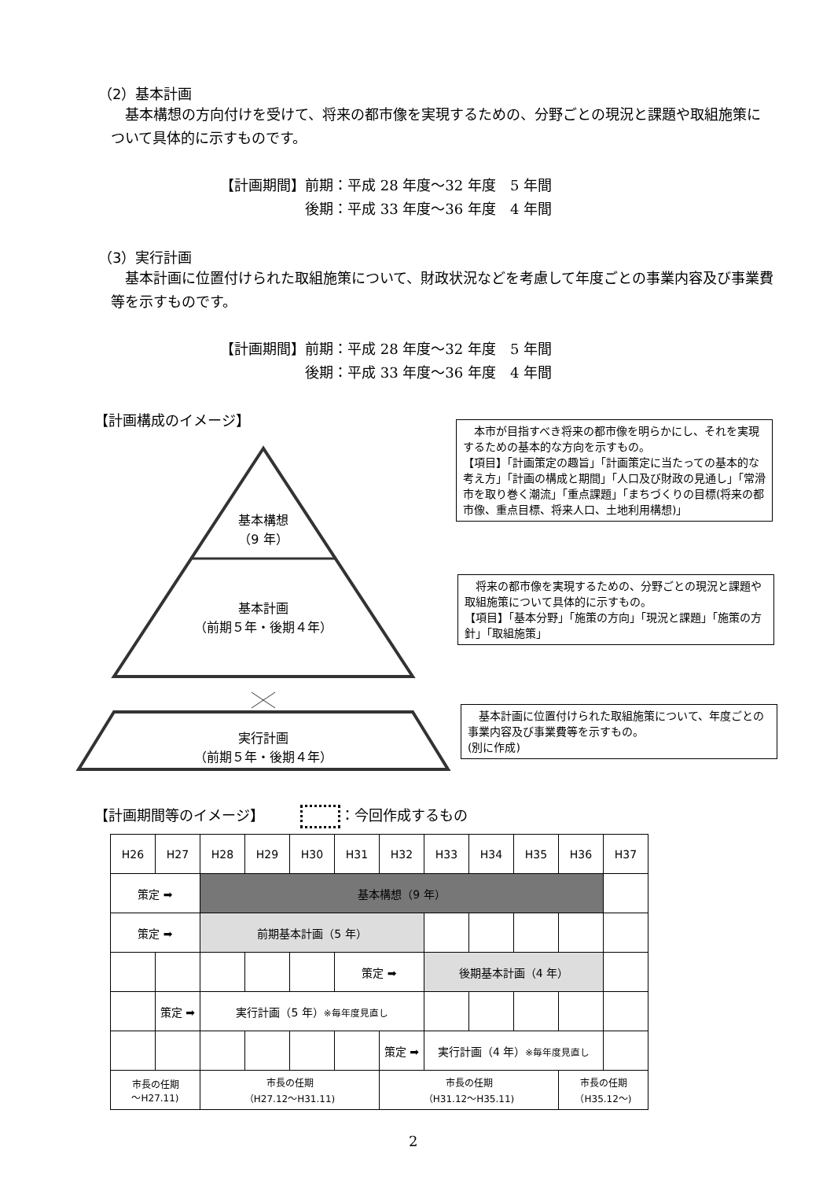（2）基本計画
基本構想の方向付けを受けて、将来の都市像を実現するための、分野ごとの現況と課題や取組施策について具体的に示すものです。
【計画期間】前期：平成 28 年度～32 年度　5 年間
　　　　　　後期：平成 33 年度～36 年度　4 年間
（3）実行計画
基本計画に位置付けられた取組施策について、財政状況などを考慮して年度ごとの事業内容及び事業費等を示すものです。
【計画期間】前期：平成 28 年度～32 年度　5 年間
　　　　　　後期：平成 33 年度～36 年度　4 年間
【計画構成のイメージ】
基本構想
（9 年）
基本計画
（前期５年・後期４年）
実行計画
（前期５年・後期４年）
　本市が目指すべき将来の都市像を明らかにし、それを実現するための基本的な方向を示すもの。
【項目】「計画策定の趣旨」「計画策定に当たっての基本的な考え方」「計画の構成と期間」「人口及び財政の見通し」「常滑市を取り巻く潮流」「重点課題」「まちづくりの目標(将来の都市像、重点目標、将来人口、土地利用構想)」
　将来の都市像を実現するための、分野ごとの現況と課題や取組施策について具体的に示すもの。
【項目】「基本分野」「施策の方向」「現況と課題」「施策の方針」「取組施策」
　基本計画に位置付けられた取組施策について、年度ごとの事業内容及び事業費等を示すもの。
(別に作成)
【計画期間等のイメージ】 ：今回作成するもの
| H26 | H27 | H28 | H29 | H30 | H31 | H32 | H33 | H34 | H35 | H36 | H37 |
| 策定 ➡ | | 基本構想（9 年） | | | | | | | | | |
| 策定 ➡ | | 前期基本計画（5 年） | | | | | | | | | |
| | | | | | 策定 ➡ | | 後期基本計画（4 年） | | | | |
| | 策定 ➡ | 実行計画（5 年） ※毎年度見直し | | | | | | | | | |
| | | | | | | 策定 ➡ | 実行計画（4 年） ※毎年度見直し | | | | |
| 市長の任期 ～H27.11) | | 市長の任期 （H27.12～H31.11) | | | | 市長の任期 （H31.12～H35.11) | | | | 市長の任期 （H35.12～) | |
2